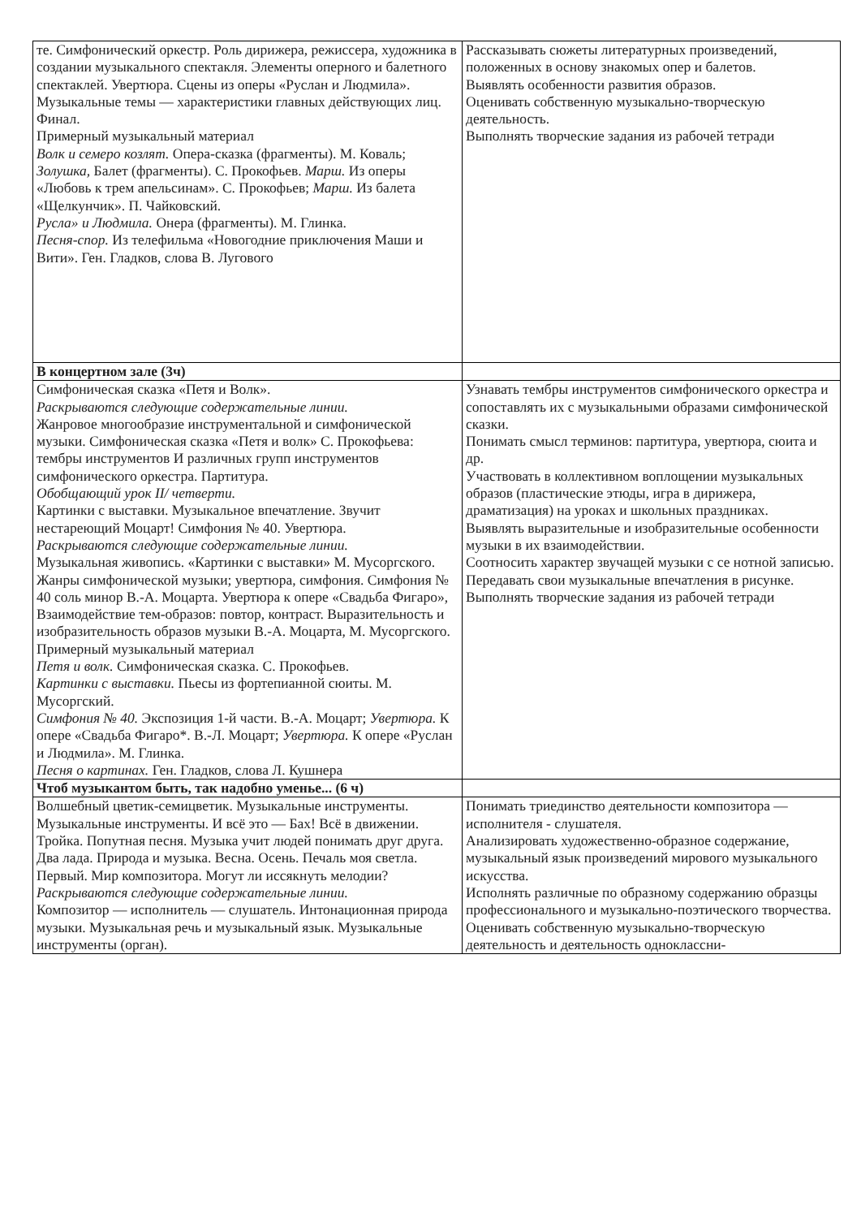| те. Симфонический оркестр. Роль дирижера, режиссера, художника в создании музыкального спектакля. Элементы оперного и балетного спектаклей. Увертюра. Сцены из оперы «Руслан и Людмила». Музыкальные темы — характеристики главных действующих лиц. Финал. Примерный музыкальный материал Волк и семеро козлят. Опера-сказка (фрагменты). М. Коваль; Золушка, Балет (фрагменты). С. Прокофьев. Марш. Из оперы «Любовь к трем апельсинам». С. Прокофьев; Марш. Из балета «Щелкунчик». П. Чайковский. Русла» и Людмила. Онера (фрагменты). М. Глинка. Песня-спор. Из телефильма «Новогодние приключения Маши и Вити». Ген. Гладков, слова В. Лугового | Рассказывать сюжеты литературных произведений, положенных в основу знакомых опер и балетов. Выявлять особенности развития образов. Оценивать собственную музыкально-творческую деятельность. Выполнять творческие задания из рабочей тетради |
| В концертном зале (3ч) | |
| Симфоническая сказка «Петя и Волк». Раскрываются следующие содержательные линии. Жанровое многообразие инструментальной и симфонической музыки. Симфоническая сказка «Петя и волк» С. Прокофьева: тембры инструментов И различных групп инструментов симфонического оркестра. Партитура. Обобщающий урок II/ четверти. Картинки с выставки. Музыкальное впечатление. Звучит нестареющий Моцарт! Симфония № 40. Увертюра. Раскрываются следующие содержательные линии. Музыкальная живопись. «Картинки с выставки» М. Мусоргского. Жанры симфонической музыки; увертюра, симфония. Симфония № 40 соль минор В.-А. Моцарта. Увертюра к опере «Свадьба Фигаро», Взаимодействие тем-образов: повтор, контраст. Выразительность и изобразительность образов музыки В.-А. Моцарта, М. Мусоргского. Примерный музыкальный материал Петя и волк. Симфоническая сказка. С. Прокофьев. Картинки с выставки. Пьесы из фортепианной сюиты. М. Мусоргский. Симфония № 40. Экспозиция 1-й части. В.-А. Моцарт; Увертюра. К опере «Свадьба Фигаро*. В.-Л. Моцарт; Увертюра. К опере «Руслан и Людмила». М. Глинка. Песня о картинах. Ген. Гладков, слова Л. Кушнера | Узнавать тембры инструментов симфонического оркестра и сопоставлять их с музыкальными образами симфонической сказки. Понимать смысл терминов: партитура, увертюра, сюита и др. Участвовать в коллективном воплощении музыкальных образов (пластические этюды, игра в дирижера, драматизация) на уроках и школьных праздниках. Выявлять выразительные и изобразительные особенности музыки в их взаимодействии. Соотносить характер звучащей музыки с се нотной записью. Передавать свои музыкальные впечатления в рисунке. Выполнять творческие задания из рабочей тетради |
| Чтоб музыкантом быть, так надобно уменье... (6 ч) | |
| Волшебный цветик-семицветик. Музыкальные инструменты. Музыкальные инструменты. И всё это — Бах! Всё в движении. Тройка. Попутная песня. Музыка учит людей понимать друг друга. Два лада. Природа и музыка. Весна. Осень. Печаль моя светла. Первый. Мир композитора. Могут ли иссякнуть мелодии? Раскрываются следующие содержательные линии. Композитор — исполнитель — слушатель. Интонационная природа музыки. Музыкальная речь и музыкальный язык. Музыкальные инструменты (орган). | Понимать триединство деятельности композитора — исполнителя - слушателя. Анализировать художественно-образное содержание, музыкальный язык произведений мирового музыкального искусства. Исполнять различные по образному содержанию образцы профессионального и музыкально-поэтического творчества. Оценивать собственную музыкально-творческую деятельность и деятельность одноклассни- |